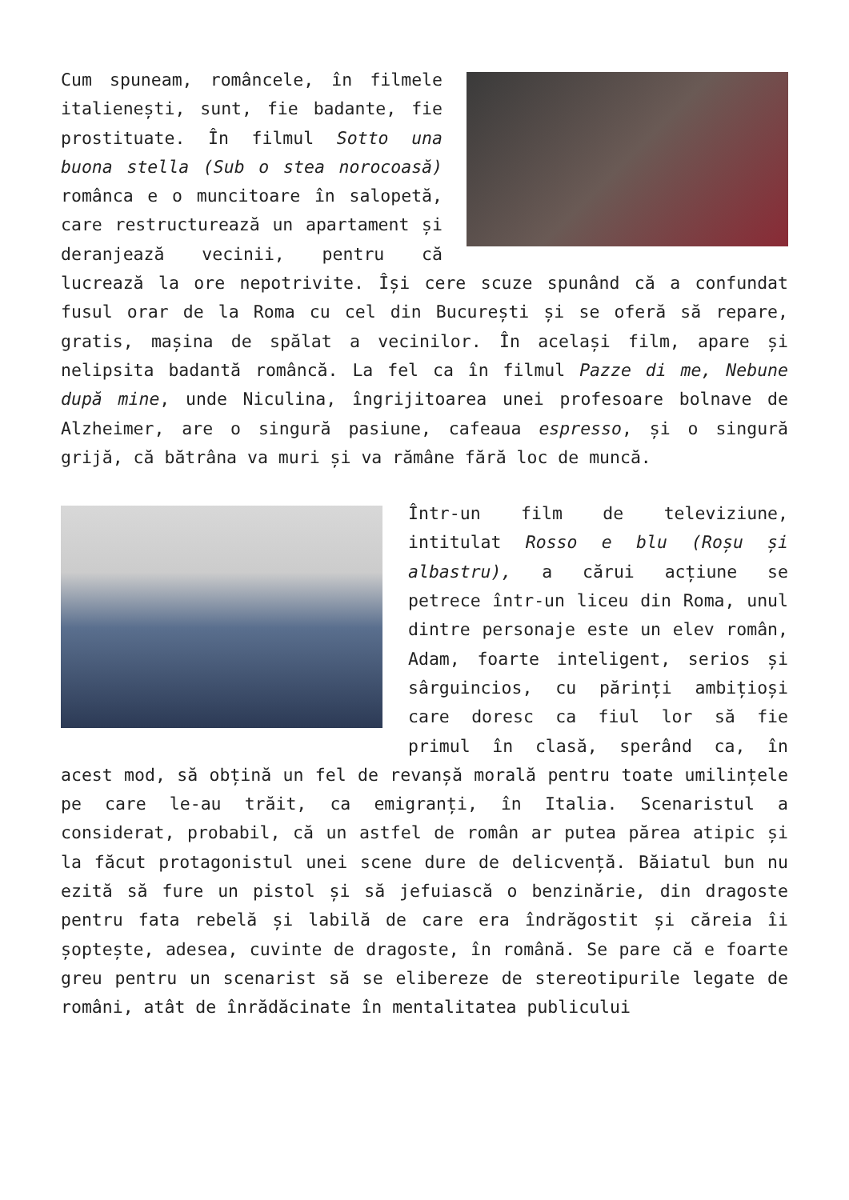Cum spuneam, româncele, în filmele italienești, sunt, fie badante, fie prostituate. În filmul Sotto una buona stella (Sub o stea norocoasă) românca e o muncitoare în salopetă, care restructurează un apartament și deranjează vecinii, pentru că lucrează la ore nepotrivite. Își cere scuze spunând că a confundat fusul orar de la Roma cu cel din București și se oferă să repare, gratis, mașina de spălat a vecinilor. În același film, apare și nelipsita badantă româncă. La fel ca în filmul Pazze di me, Nebune după mine, unde Niculina, îngrijitoarea unei profesoare bolnave de Alzheimer, are o singură pasiune, cafeaua espresso, și o singură grijă, că bătrâna va muri și va rămâne fără loc de muncă.
Într-un film de televiziune, intitulat Rosso e blu (Roșu și albastru), a cărui acțiune se petrece într-un liceu din Roma, unul dintre personaje este un elev român, Adam, foarte inteligent, serios și sârguincios, cu părinți ambițioși care doresc ca fiul lor să fie primul în clasă, sperând ca, în acest mod, să obțină un fel de revanșă morală pentru toate umilințele pe care le-au trăit, ca emigranți, în Italia. Scenaristul a considerat, probabil, că un astfel de român ar putea părea atipic și la făcut protagonistul unei scene dure de delicvență. Băiatul bun nu ezită să fure un pistol și să jefuiască o benzinărie, din dragoste pentru fata rebelă și labilă de care era îndrăgostit și căreia îi șoptește, adesea, cuvinte de dragoste, în română. Se pare că e foarte greu pentru un scenarist să se elibereze de stereotipurile legate de români, atât de înrădăcinate în mentalitatea publicului